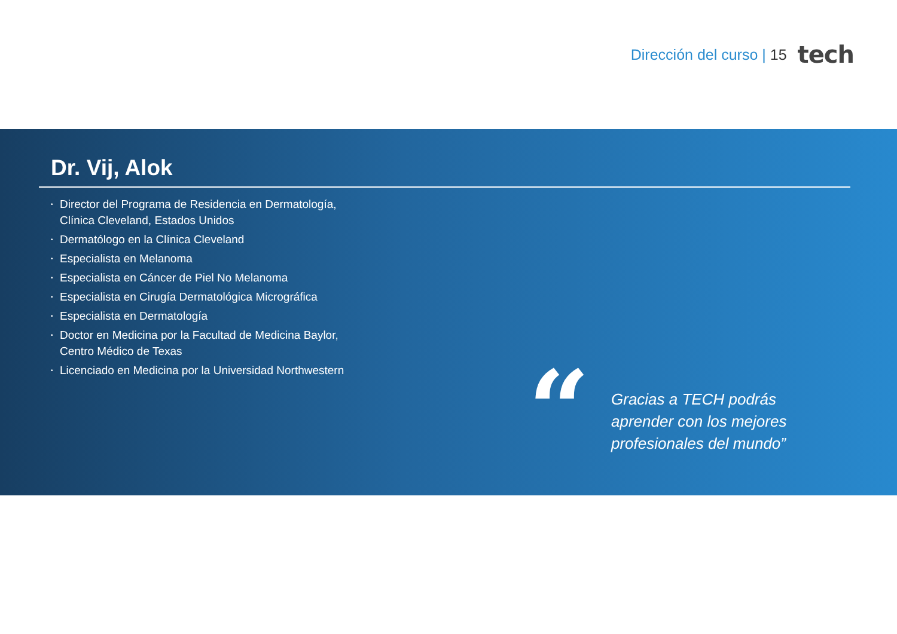Dirección del curso | 15
tech
Dr. Vij, Alok
• Director del Programa de Residencia en Dermatología, Clínica Cleveland, Estados Unidos
• Dermatólogo en la Clínica Cleveland
• Especialista en Melanoma
• Especialista en Cáncer de Piel No Melanoma
• Especialista en Cirugía Dermatológica Micrográfica
• Especialista en Dermatología
• Doctor en Medicina por la Facultad de Medicina Baylor, Centro Médico de Texas
• Licenciado en Medicina por la Universidad Northwestern
“
Gracias a TECH podrás aprender con los mejores profesionales del mundo”